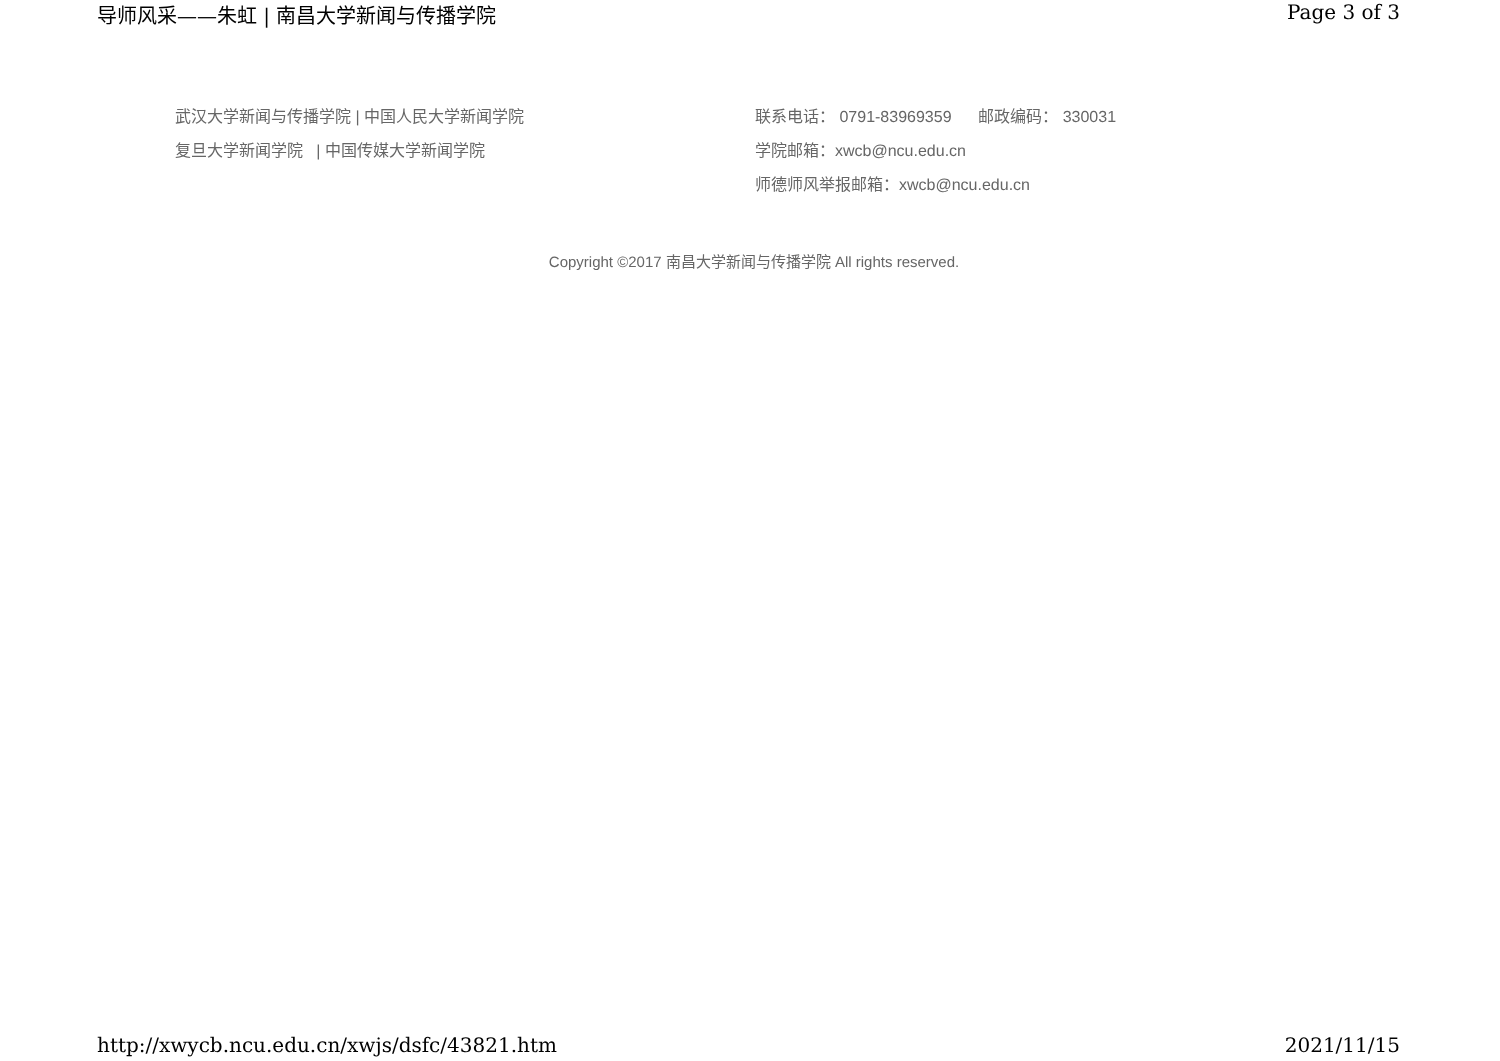导师风采——朱虹 | 南昌大学新闻与传播学院 Page 3 of 3
武汉大学新闻与传播学院 | 中国人民大学新闻学院
复旦大学新闻学院 | 中国传媒大学新闻学院
联系电话： 0791-83969359 邮政编码： 330031
学院邮箱：xwcb@ncu.edu.cn
师德师风举报邮箱：xwcb@ncu.edu.cn
Copyright ©2017 南昌大学新闻与传播学院 All rights reserved.
http://xwycb.ncu.edu.cn/xwjs/dsfc/43821.htm 2021/11/15